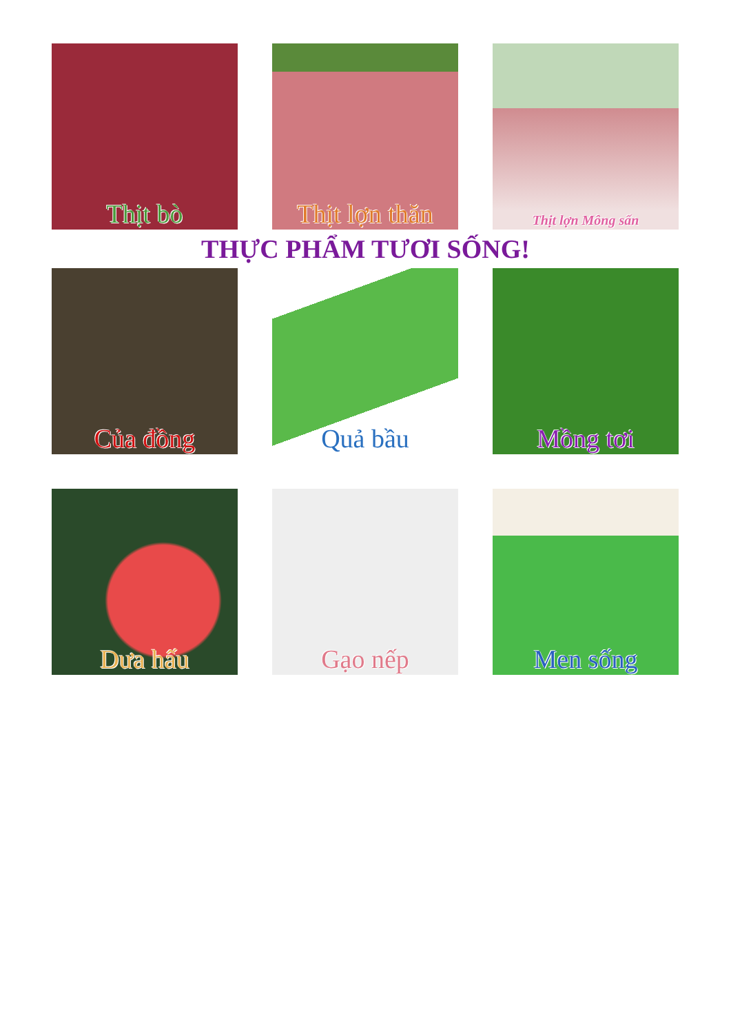Thịt bò Thịt lợn thăn
Thịt lợn Mông sấn
THỰC PHẨM TƯƠI SỐNG!
Của đồng Quả bầu Mồng tơi
Dưa hấu Gạo nếp Men sống